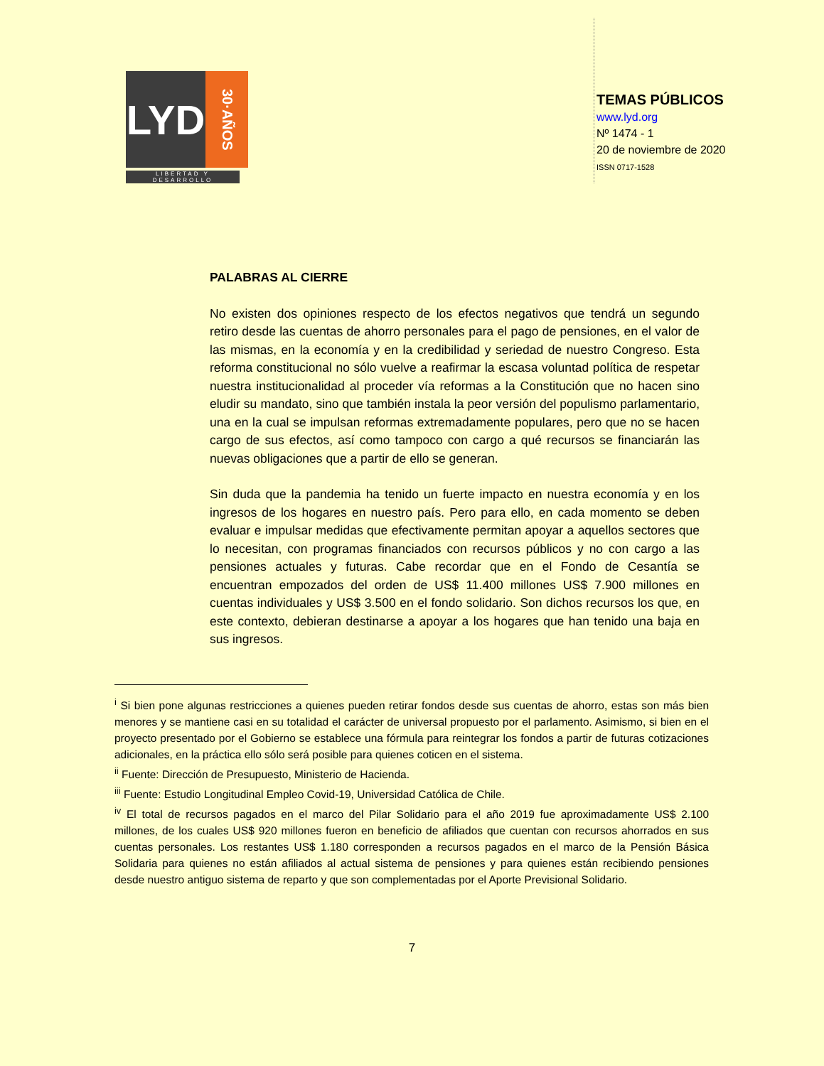LYD
30·AÑOS
LIBERTAD Y DESARROLLO
TEMAS PÚBLICOS
www.lyd.org
Nº 1474 - 1
20 de noviembre de 2020
ISSN 0717-1528
PALABRAS AL CIERRE
No existen dos opiniones respecto de los efectos negativos que tendrá un segundo retiro desde las cuentas de ahorro personales para el pago de pensiones, en el valor de las mismas, en la economía y en la credibilidad y seriedad de nuestro Congreso. Esta reforma constitucional no sólo vuelve a reafirmar la escasa voluntad política de respetar nuestra institucionalidad al proceder vía reformas a la Constitución que no hacen sino eludir su mandato, sino que también instala la peor versión del populismo parlamentario, una en la cual se impulsan reformas extremadamente populares, pero que no se hacen cargo de sus efectos, así como tampoco con cargo a qué recursos se financiarán las nuevas obligaciones que a partir de ello se generan.
Sin duda que la pandemia ha tenido un fuerte impacto en nuestra economía y en los ingresos de los hogares en nuestro país. Pero para ello, en cada momento se deben evaluar e impulsar medidas que efectivamente permitan apoyar a aquellos sectores que lo necesitan, con programas financiados con recursos públicos y no con cargo a las pensiones actuales y futuras. Cabe recordar que en el Fondo de Cesantía se encuentran empozados del orden de US$ 11.400 millones US$ 7.900 millones en cuentas individuales y US$ 3.500 en el fondo solidario. Son dichos recursos los que, en este contexto, debieran destinarse a apoyar a los hogares que han tenido una baja en sus ingresos.
<sup>i</sup> Si bien pone algunas restricciones a quienes pueden retirar fondos desde sus cuentas de ahorro, estas son más bien menores y se mantiene casi en su totalidad el carácter de universal propuesto por el parlamento. Asimismo, si bien en el proyecto presentado por el Gobierno se establece una fórmula para reintegrar los fondos a partir de futuras cotizaciones adicionales, en la práctica ello sólo será posible para quienes coticen en el sistema.
<sup>ii</sup> Fuente: Dirección de Presupuesto, Ministerio de Hacienda.
<sup>iii</sup> Fuente: Estudio Longitudinal Empleo Covid-19, Universidad Católica de Chile.
<sup>iv</sup> El total de recursos pagados en el marco del Pilar Solidario para el año 2019 fue aproximadamente US$ 2.100 millones, de los cuales US$ 920 millones fueron en beneficio de afiliados que cuentan con recursos ahorrados en sus cuentas personales. Los restantes US$ 1.180 corresponden a recursos pagados en el marco de la Pensión Básica Solidaria para quienes no están afiliados al actual sistema de pensiones y para quienes están recibiendo pensiones desde nuestro antiguo sistema de reparto y que son complementadas por el Aporte Previsional Solidario.
7